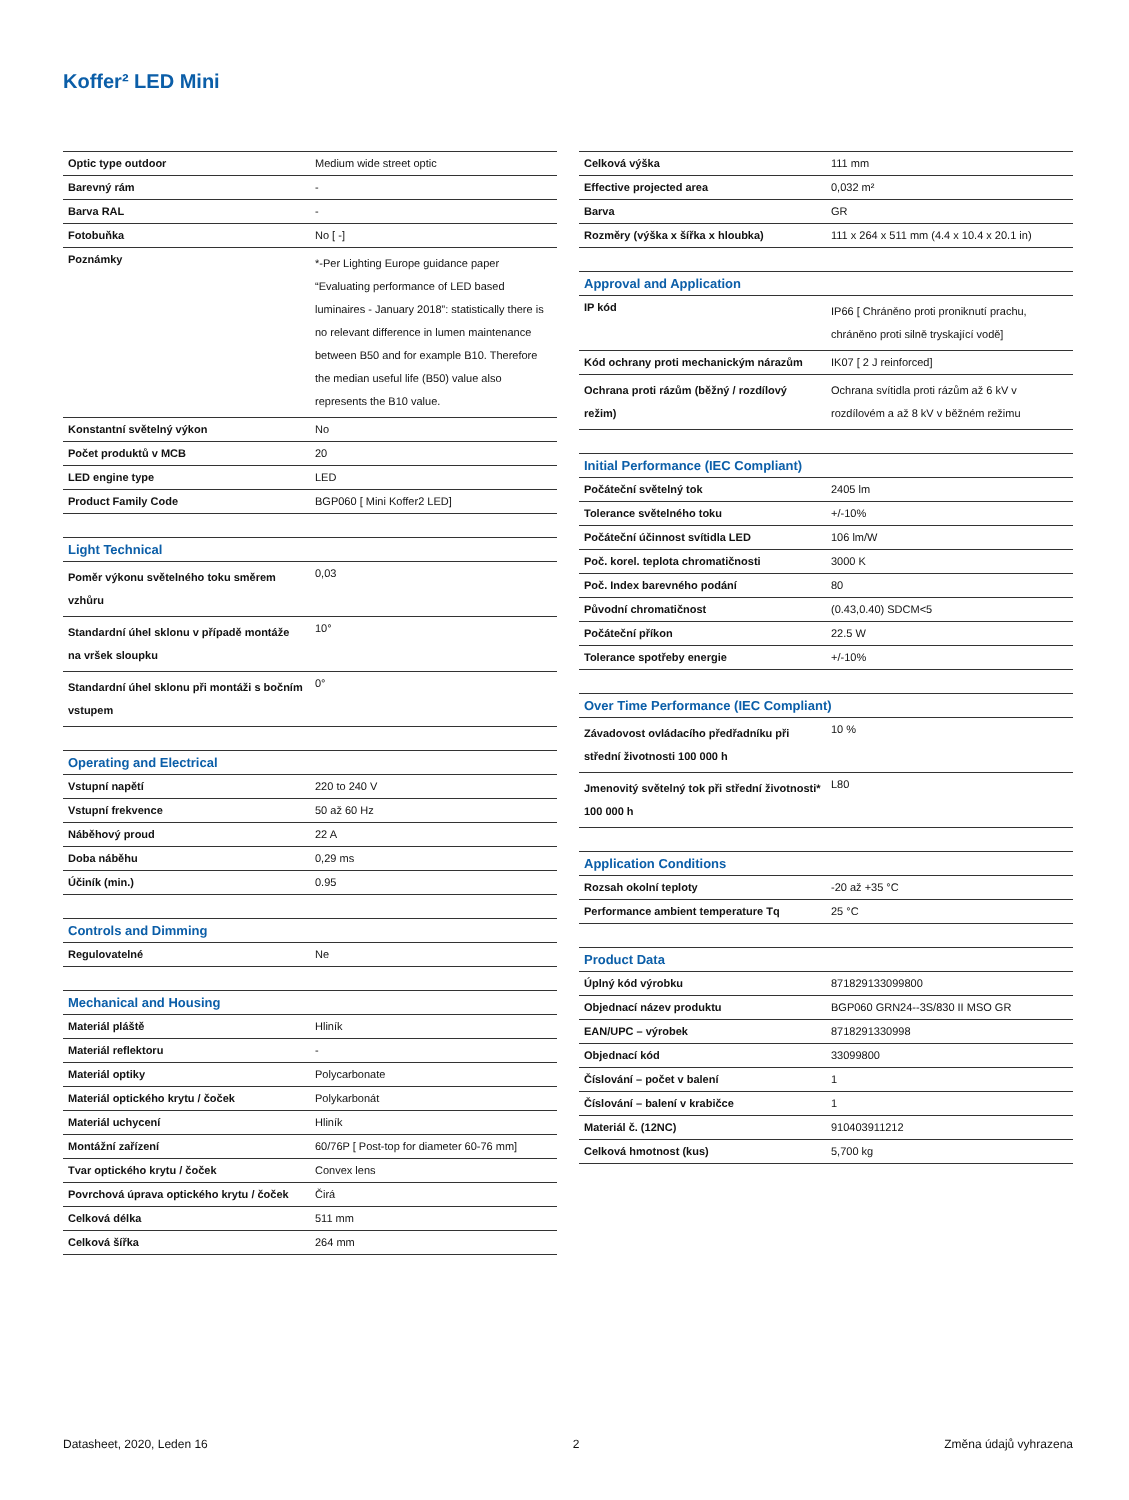Koffer² LED Mini
| Optic type outdoor | Medium wide street optic |
| Barevný rám | - |
| Barva RAL | - |
| Fotobuňka | No [ -] |
| Poznámky | *-Per Lighting Europe guidance paper “Evaluating performance of LED based luminaires - January 2018”: statistically there is no relevant difference in lumen maintenance between B50 and for example B10. Therefore the median useful life (B50) value also represents the B10 value. |
| Konstantní světelný výkon | No |
| Počet produktů v MCB | 20 |
| LED engine type | LED |
| Product Family Code | BGP060 [ Mini Koffer2 LED] |
| Light Technical | |
| --- | --- |
| Poměr výkonu světelného toku směrem vzhůru | 0,03 |
| Standardní úhel sklonu v případě montáže na vršek sloupku | 10° |
| Standardní úhel sklonu při montáži s bočním vstupem | 0° |
| Operating and Electrical | |
| --- | --- |
| Vstupní napětí | 220 to 240 V |
| Vstupní frekvence | 50 až 60 Hz |
| Náběhový proud | 22 A |
| Doba náběhu | 0,29 ms |
| Účiník (min.) | 0.95 |
| Controls and Dimming | |
| --- | --- |
| Regulovatelné | Ne |
| Mechanical and Housing | |
| --- | --- |
| Materiál pláště | Hliník |
| Materiál reflektoru | - |
| Materiál optiky | Polycarbonate |
| Materiál optického krytu / čoček | Polykarbonát |
| Materiál uchycení | Hliník |
| Montážní zařízení | 60/76P [ Post-top for diameter 60-76 mm] |
| Tvar optického krytu / čoček | Convex lens |
| Povrchová úprava optického krytu / čoček | Čirá |
| Celková délka | 511 mm |
| Celková šířka | 264 mm |
| Celková výška | 111 mm |
| Effective projected area | 0,032 m² |
| Barva | GR |
| Rozměry (výška x šířka x hloubka) | 111 x 264 x 511 mm (4.4 x 10.4 x 20.1 in) |
| Approval and Application | |
| --- | --- |
| IP kód | IP66 [ Chráněno proti proniknutí prachu, chráněno proti silně tryskající vodě] |
| Kód ochrany proti mechanickým nárazům | IK07 [ 2 J reinforced] |
| Ochrana proti rázům (běžný / rozdílový režim) | Ochrana svítidla proti rázům až 6 kV v rozdílovém a až 8 kV v běžném režimu |
| Initial Performance (IEC Compliant) | |
| --- | --- |
| Počáteční světelný tok | 2405 lm |
| Tolerance světelného toku | +/-10% |
| Počáteční účinnost svítidla LED | 106 lm/W |
| Poč. korel. teplota chromatičnosti | 3000 K |
| Poč. Index barevného podání | 80 |
| Původní chromatičnost | (0.43,0.40) SDCM<5 |
| Počáteční příkon | 22.5 W |
| Tolerance spotřeby energie | +/-10% |
| Over Time Performance (IEC Compliant) | |
| --- | --- |
| Závadovost ovládacího předřadníku při střední životnosti 100 000 h | 10 % |
| Jmenovitý světelný tok při střední životnosti* 100 000 h | L80 |
| Application Conditions | |
| --- | --- |
| Rozsah okolní teploty | -20 až +35 °C |
| Performance ambient temperature Tq | 25 °C |
| Product Data | |
| --- | --- |
| Úplný kód výrobku | 871829133099800 |
| Objednací název produktu | BGP060 GRN24--3S/830 II MSO GR |
| EAN/UPC – výrobek | 8718291330998 |
| Objednací kód | 33099800 |
| Číslování – počet v balení | 1 |
| Číslování – balení v krabičce | 1 |
| Materiál č. (12NC) | 910403911212 |
| Celková hmotnost (kus) | 5,700 kg |
Datasheet, 2020, Leden 16 2 Změna údajů vyhrazena